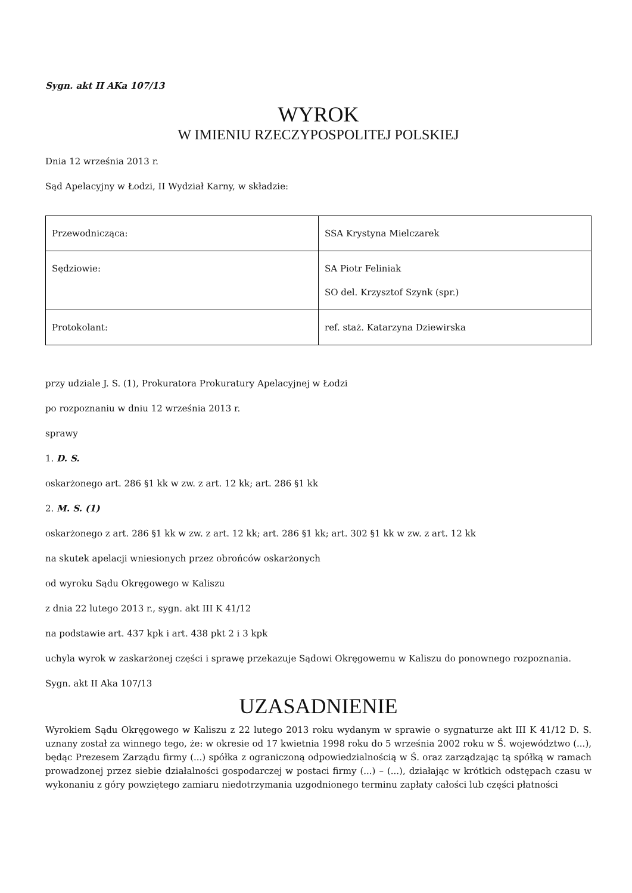Sygn. akt II AKa 107/13
WYROK
W IMIENIU RZECZYPOSPOLITEJ POLSKIEJ
Dnia 12 września 2013 r.
Sąd Apelacyjny w Łodzi, II Wydział Karny, w składzie:
| Przewodnicząca: | SSA Krystyna Mielczarek |
| Sędziowie: | SA Piotr Feliniak SO del. Krzysztof Szynk (spr.) |
| Protokolant: | ref. staż. Katarzyna Dziewirska |
przy udziale J. S. (1), Prokuratora Prokuratury Apelacyjnej w Łodzi
po rozpoznaniu w dniu 12 września 2013 r.
sprawy
1. D. S.
oskarżonego art. 286 §1 kk w zw. z art. 12 kk; art. 286 §1 kk
2. M. S. (1)
oskarżonego z art. 286 §1 kk w zw. z art. 12 kk; art. 286 §1 kk; art. 302 §1 kk w zw. z art. 12 kk
na skutek apelacji wniesionych przez obrońców oskarżonych
od wyroku Sądu Okręgowego w Kaliszu
z dnia 22 lutego 2013 r., sygn. akt III K 41/12
na podstawie art. 437 kpk i art. 438 pkt 2 i 3 kpk
uchyla wyrok w zaskarżonej części i sprawę przekazuje Sądowi Okręgowemu w Kaliszu do ponownego rozpoznania.
Sygn. akt II Aka 107/13
UZASADNIENIE
Wyrokiem Sądu Okręgowego w Kaliszu z 22 lutego 2013 roku wydanym w sprawie o sygnaturze akt III K 41/12 D. S. uznany został za winnego tego, że: w okresie od 17 kwietnia 1998 roku do 5 września 2002 roku w Ś. województwo (...), będąc Prezesem Zarządu firmy (...) spółka z ograniczoną odpowiedzialnością w Ś. oraz zarządzając tą spółką w ramach prowadzonej przez siebie działalności gospodarczej w postaci firmy (...) – (...), działając w krótkich odstępach czasu w wykonaniu z góry powziętego zamiaru niedotrzymania uzgodnionego terminu zapłaty całości lub części płatności